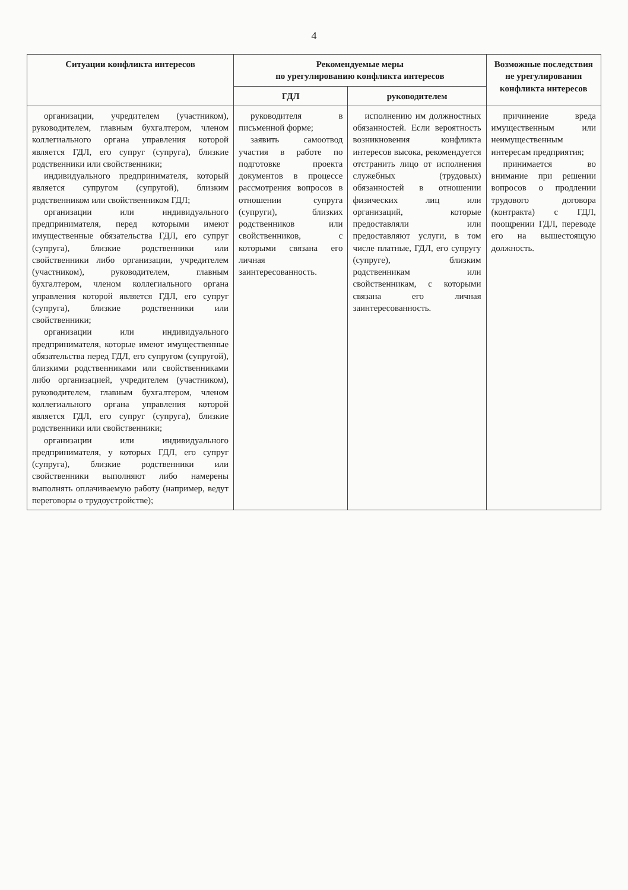4
| Ситуации конфликта интересов | Рекомендуемые меры по урегулированию конфликта интересов | | Возможные последствия не урегулирования конфликта интересов |
| --- | --- | --- | --- |
| | ГДЛ | руководителем | |
| организации, учредителем (участником), руководителем, главным бухгалтером, членом коллегиального органа управления которой является ГДЛ, его супруг (супруга), близкие родственники или свойственники; индивидуального предпринимателя, который является супругом (супругой), близким родственником или свойственником ГДЛ; организации или индивидуального предпринимателя, перед которыми имеют имущественные обязательства ГДЛ, его супруг (супруга), близкие родственники или свойственники либо организации, учредителем (участником), руководителем, главным бухгалтером, членом коллегиального органа управления которой является ГДЛ, его супруг (супруга), близкие родственники или свойственники; организации или индивидуального предпринимателя, которые имеют имущественные обязательства перед ГДЛ, его супругом (супругой), близкими родственниками или свойственниками либо организацией, учредителем (участником), руководителем, главным бухгалтером, членом коллегиального органа управления которой является ГДЛ, его супруг (супруга), близкие родственники или свойственники; организации или индивидуального предпринимателя, у которых ГДЛ, его супруг (супруга), близкие родственники или свойственники выполняют либо намерены выполнять оплачиваемую работу (например, ведут переговоры о трудоустройстве); | руководителя в письменной форме; заявить самоотвод участия в работе по подготовке проекта документов в процессе рассмотрения вопросов в отношении супруга (супруги), близких родственников или свойственников, с которыми связана его личная заинтересованность. | исполнению им должностных обязанностей. Если вероятность возникновения конфликта интересов высока, рекомендуется отстранить лицо от исполнения служебных (трудовых) обязанностей в отношении физических лиц или организаций, которые предоставляли или предоставляют услуги, в том числе платные, ГДЛ, его супругу (супруге), близким родственникам или свойственникам, с которыми связана его личная заинтересованность. | причинение вреда имущественным или неимущественным интересам предприятия; принимается во внимание при решении вопросов о продлении трудового договора (контракта) с ГДЛ, поощрении ГДЛ, переводе его на вышестоящую должность. |